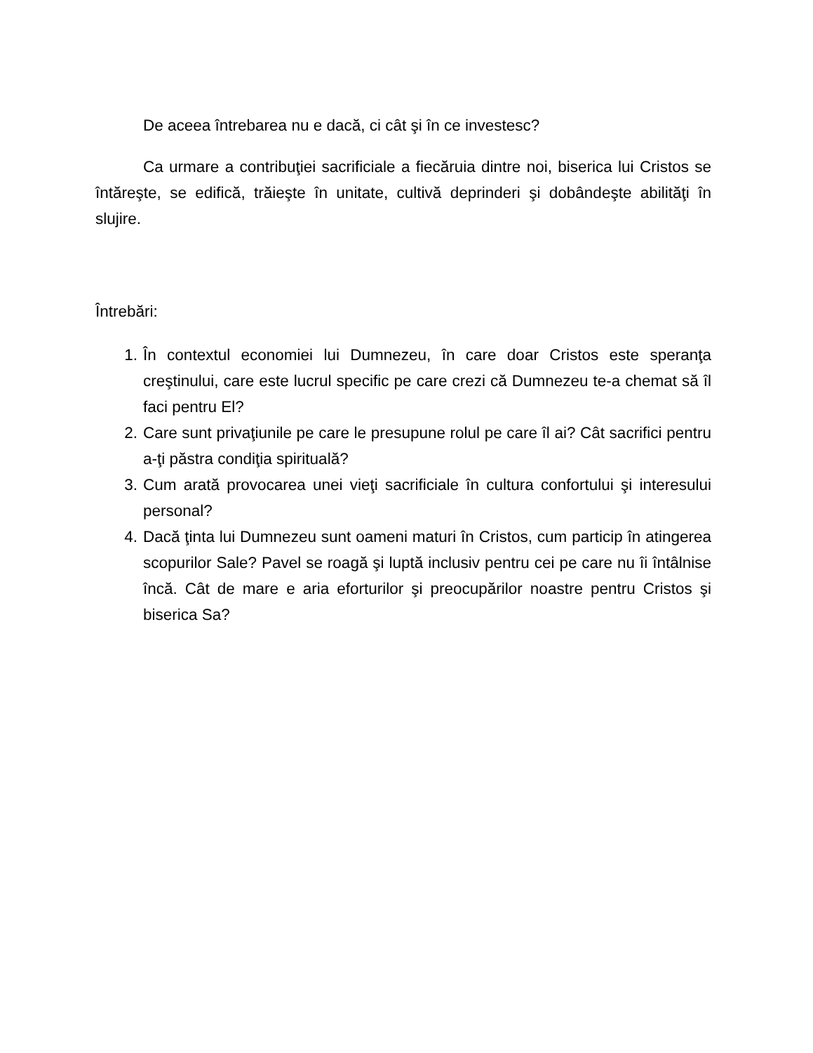De aceea întrebarea nu e dacă, ci cât şi în ce investesc?
Ca urmare a contribuţiei sacrificiale a fiecăruia dintre noi, biserica lui Cristos se întăreşte, se edifică, trăieşte în unitate, cultivă deprinderi şi dobândeşte abilităţi în slujire.
Întrebări:
1. În contextul economiei lui Dumnezeu, în care doar Cristos este speranţa creştinului, care este lucrul specific pe care crezi că Dumnezeu te-a chemat să îl faci pentru El?
2. Care sunt privaţiunile pe care le presupune rolul pe care îl ai? Cât sacrifici pentru a-ţi păstra condiţia spirituală?
3. Cum arată provocarea unei vieţi sacrificiale în cultura confortului şi interesului personal?
4. Dacă ţinta lui Dumnezeu sunt oameni maturi în Cristos, cum particip în atingerea scopurilor Sale? Pavel se roagă şi luptă inclusiv pentru cei pe care nu îi întâlnise încă. Cât de mare e aria eforturilor şi preocupărilor noastre pentru Cristos şi biserica Sa?